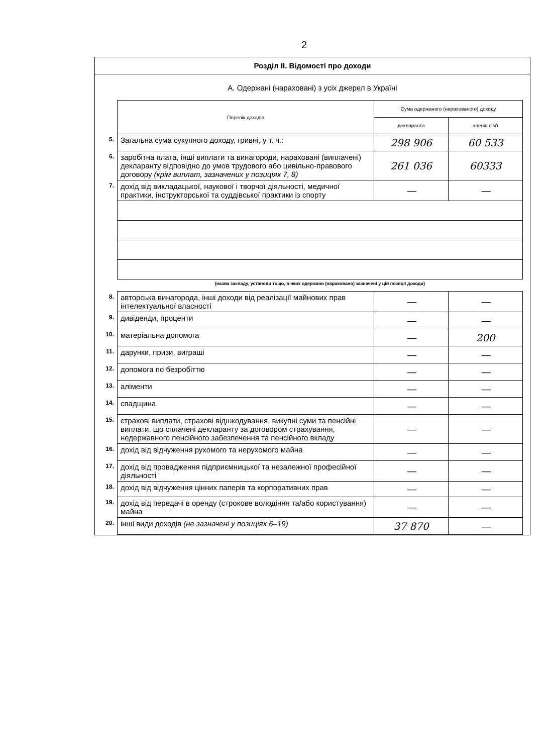2
Розділ ІІ. Відомості про доходи
А. Одержані (нараховані) з усіх джерел в Україні
| | Перелік доходів | Сума одержаного (нарахованого) доходу | |
| | | декларанта | членів сім'ї |
| 5. | Загальна сума сукупного доходу, гривні, у т. ч.: | 298 906 | 60 533 |
| 6. | заробітна плата, інші виплати та винагороди, нараховані (виплачені) декларанту відповідно до умов трудового або цивільно-правового договору (крім виплат, зазначених у позиціях 7, 8) | 261 036 | 60333 |
| 7. | дохід від викладацької, наукової і творчої діяльності, медичної практики, інструкторської та суддівської практики із спорту | — | — |
| | (назва закладу, установи тощо, в яких одержано (нараховано) зазначені у цій позиції доходи) | | |
| 8. | авторська винагорода, інші доходи від реалізації майнових прав інтелектуальної власності | — | — |
| 9. | дивіденди, проценти | — | — |
| 10. | матеріальна допомога | — | 200 |
| 11. | дарунки, призи, виграші | — | — |
| 12. | допомога по безробіттю | — | — |
| 13. | аліменти | — | — |
| 14. | спадщина | — | — |
| 15. | страхові виплати, страхові відшкодування, викупні суми та пенсійні виплати, що сплачені декларанту за договором страхування, недержавного пенсійного забезпечення та пенсійного вкладу | — | — |
| 16. | дохід від відчуження рухомого та нерухомого майна | — | — |
| 17. | дохід від провадження підприємницької та незалежної професійної діяльності | — | — |
| 18. | дохід від відчуження цінних паперів та корпоративних прав | — | — |
| 19. | дохід від передачі в оренду (строкове володіння та/або користування) майна | — | — |
| 20. | інші види доходів (не зазначені у позиціях 6–19) | 37 870 | — |